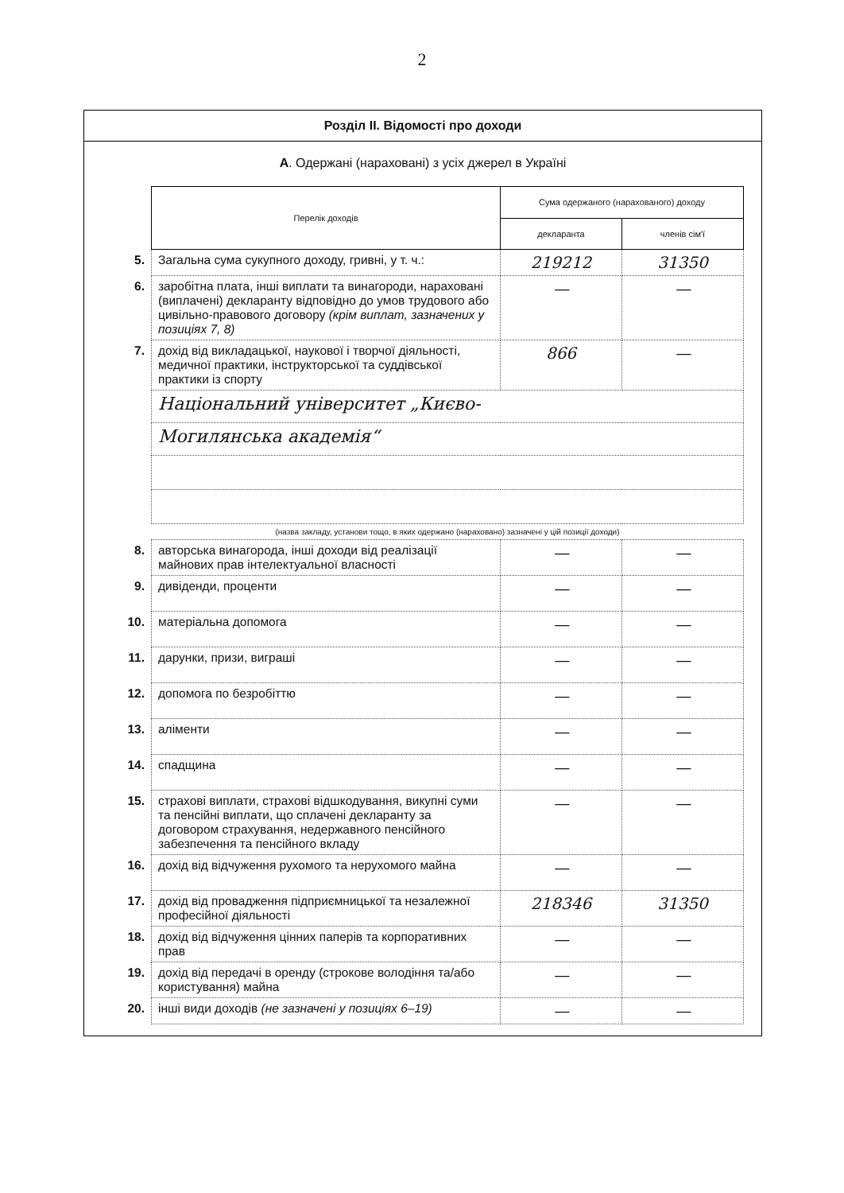2
Розділ ІІ. Відомості про доходи
А. Одержані (нараховані) з усіх джерел в Україні
| | Перелік доходів | Сума одержаного (нарахованого) доходу | |
| | | декларанта | членів сім'ї |
| 5. | Загальна сума сукупного доходу, гривні, у т. ч.: | 219212 | 31350 |
| 6. | заробітна плата, інші виплати та винагороди, нараховані (виплачені) декларанту відповідно до умов трудового або цивільно-правового договору (крім виплат, зазначених у позиціях 7, 8) | — | — |
| 7. | дохід від викладацької, наукової і творчої діяльності, медичної практики, інструкторської та суддівської практики із спорту | 866 | — |
| | Національний університет „Києво- | | |
| | Могилянська академія“ | | |
| | (назва закладу, установи тощо, в яких одержано (нараховано) зазначені у цій позиції доходи) | | |
| 8. | авторська винагорода, інші доходи від реалізації майнових прав інтелектуальної власності | — | — |
| 9. | дивіденди, проценти | — | — |
| 10. | матеріальна допомога | — | — |
| 11. | дарунки, призи, виграші | — | — |
| 12. | допомога по безробіттю | — | — |
| 13. | аліменти | — | — |
| 14. | спадщина | — | — |
| 15. | страхові виплати, страхові відшкодування, викупні суми та пенсійні виплати, що сплачені декларанту за договором страхування, недержавного пенсійного забезпечення та пенсійного вкладу | — | — |
| 16. | дохід від відчуження рухомого та нерухомого майна | — | — |
| 17. | дохід від провадження підприємницької та незалежної професійної діяльності | 218346 | 31350 |
| 18. | дохід від відчуження цінних паперів та корпоративних прав | — | — |
| 19. | дохід від передачі в оренду (строкове володіння та/або користування) майна | — | — |
| 20. | інші види доходів (не зазначені у позиціях 6–19) | — | — |